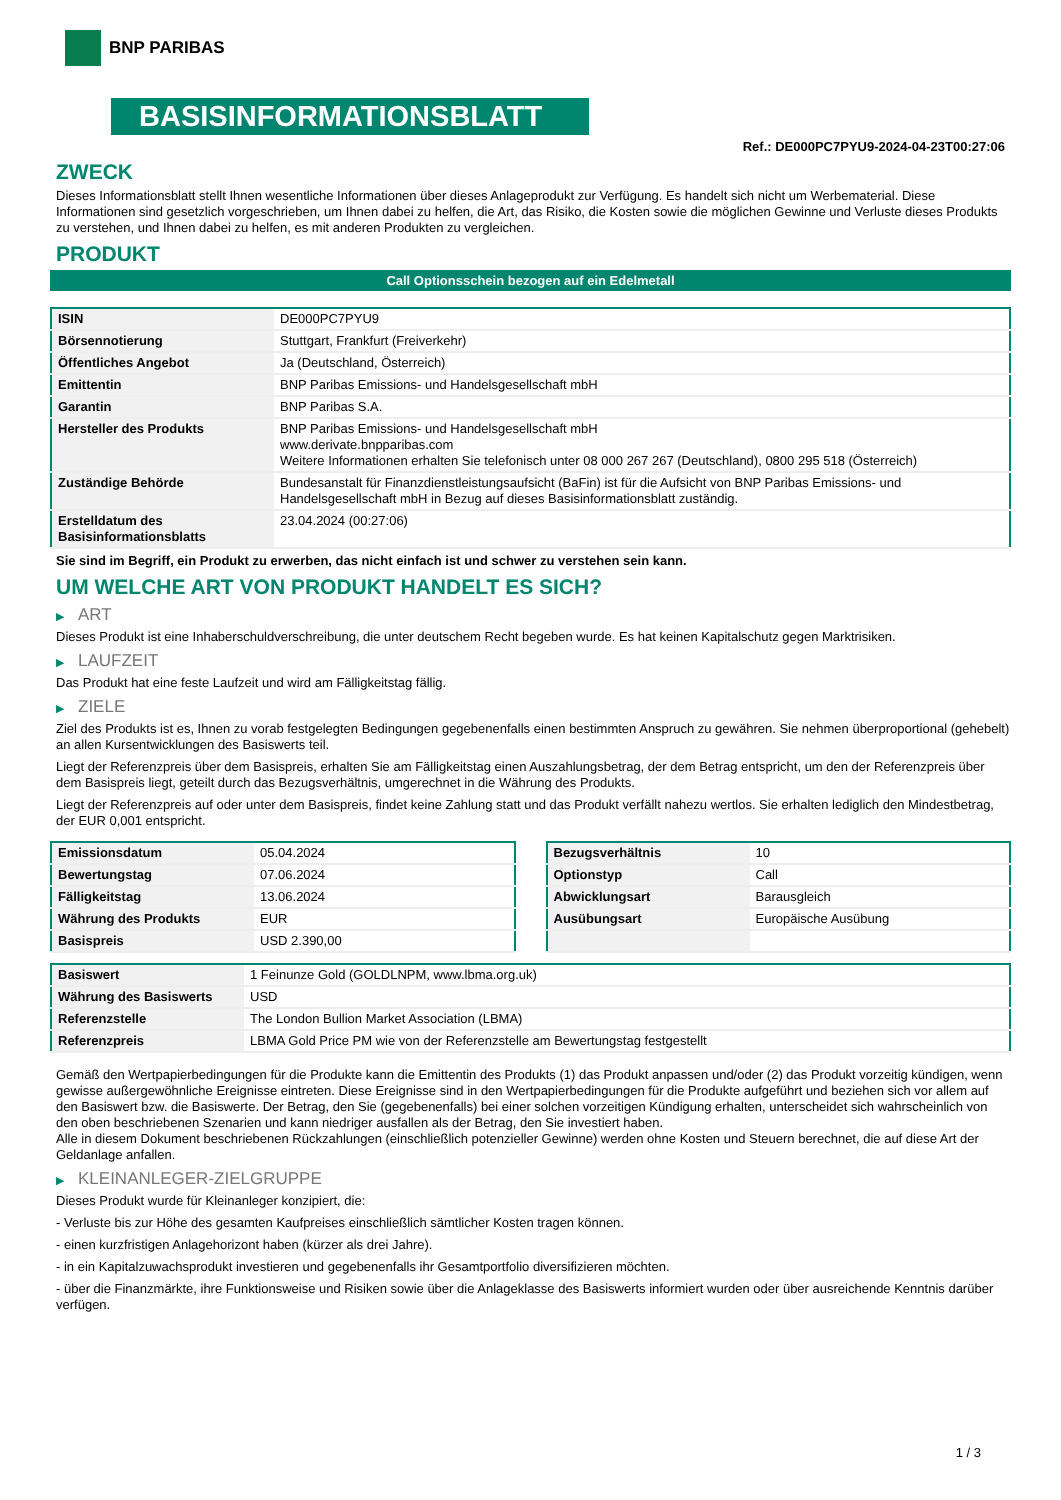BNP PARIBAS
BASISINFORMATIONSBLATT
Ref.: DE000PC7PYU9-2024-04-23T00:27:06
ZWECK
Dieses Informationsblatt stellt Ihnen wesentliche Informationen über dieses Anlageprodukt zur Verfügung. Es handelt sich nicht um Werbematerial. Diese Informationen sind gesetzlich vorgeschrieben, um Ihnen dabei zu helfen, die Art, das Risiko, die Kosten sowie die möglichen Gewinne und Verluste dieses Produkts zu verstehen, und Ihnen dabei zu helfen, es mit anderen Produkten zu vergleichen.
PRODUKT
Call Optionsschein bezogen auf ein Edelmetall
| ISIN | DE000PC7PYU9 |
| Börsennotierung | Stuttgart, Frankfurt (Freiverkehr) |
| Öffentliches Angebot | Ja (Deutschland, Österreich) |
| Emittentin | BNP Paribas Emissions- und Handelsgesellschaft mbH |
| Garantin | BNP Paribas S.A. |
| Hersteller des Produkts | BNP Paribas Emissions- und Handelsgesellschaft mbH www.derivate.bnpparibas.com Weitere Informationen erhalten Sie telefonisch unter 08 000 267 267 (Deutschland), 0800 295 518 (Österreich) |
| Zuständige Behörde | Bundesanstalt für Finanzdienstleistungsaufsicht (BaFin) ist für die Aufsicht von BNP Paribas Emissions- und Handelsgesellschaft mbH in Bezug auf dieses Basisinformationsblatt zuständig. |
| Erstelldatum des Basisinformationsblatts | 23.04.2024 (00:27:06) |
Sie sind im Begriff, ein Produkt zu erwerben, das nicht einfach ist und schwer zu verstehen sein kann.
UM WELCHE ART VON PRODUKT HANDELT ES SICH?
▶ ART
Dieses Produkt ist eine Inhaberschuldverschreibung, die unter deutschem Recht begeben wurde. Es hat keinen Kapitalschutz gegen Marktrisiken.
▶ LAUFZEIT
Das Produkt hat eine feste Laufzeit und wird am Fälligkeitstag fällig.
▶ ZIELE
Ziel des Produkts ist es, Ihnen zu vorab festgelegten Bedingungen gegebenenfalls einen bestimmten Anspruch zu gewähren. Sie nehmen überproportional (gehebelt) an allen Kursentwicklungen des Basiswerts teil.
Liegt der Referenzpreis über dem Basispreis, erhalten Sie am Fälligkeitstag einen Auszahlungsbetrag, der dem Betrag entspricht, um den der Referenzpreis über dem Basispreis liegt, geteilt durch das Bezugsverhältnis, umgerechnet in die Währung des Produkts.
Liegt der Referenzpreis auf oder unter dem Basispreis, findet keine Zahlung statt und das Produkt verfällt nahezu wertlos. Sie erhalten lediglich den Mindestbetrag, der EUR 0,001 entspricht.
| Emissionsdatum | 05.04.2024 |
| Bewertungstag | 07.06.2024 |
| Fälligkeitstag | 13.06.2024 |
| Währung des Produkts | EUR |
| Basispreis | USD 2.390,00 |
| Bezugsverhältnis | 10 |
| Optionstyp | Call |
| Abwicklungsart | Barausgleich |
| Ausübungsart | Europäische Ausübung |
| Basiswert | 1 Feinunze Gold (GOLDLNPM, www.lbma.org.uk) |
| Währung des Basiswerts | USD |
| Referenzstelle | The London Bullion Market Association (LBMA) |
| Referenzpreis | LBMA Gold Price PM wie von der Referenzstelle am Bewertungstag festgestellt |
Gemäß den Wertpapierbedingungen für die Produkte kann die Emittentin des Produkts (1) das Produkt anpassen und/oder (2) das Produkt vorzeitig kündigen, wenn gewisse außergewöhnliche Ereignisse eintreten. Diese Ereignisse sind in den Wertpapierbedingungen für die Produkte aufgeführt und beziehen sich vor allem auf den Basiswert bzw. die Basiswerte. Der Betrag, den Sie (gegebenenfalls) bei einer solchen vorzeitigen Kündigung erhalten, unterscheidet sich wahrscheinlich von den oben beschriebenen Szenarien und kann niedriger ausfallen als der Betrag, den Sie investiert haben.
Alle in diesem Dokument beschriebenen Rückzahlungen (einschließlich potenzieller Gewinne) werden ohne Kosten und Steuern berechnet, die auf diese Art der Geldanlage anfallen.
▶ KLEINANLEGER-ZIELGRUPPE
Dieses Produkt wurde für Kleinanleger konzipiert, die:
- Verluste bis zur Höhe des gesamten Kaufpreises einschließlich sämtlicher Kosten tragen können.
- einen kurzfristigen Anlagehorizont haben (kürzer als drei Jahre).
- in ein Kapitalzuwachsprodukt investieren und gegebenenfalls ihr Gesamtportfolio diversifizieren möchten.
- über die Finanzmärkte, ihre Funktionsweise und Risiken sowie über die Anlageklasse des Basiswerts informiert wurden oder über ausreichende Kenntnis darüber verfügen.
1 / 3